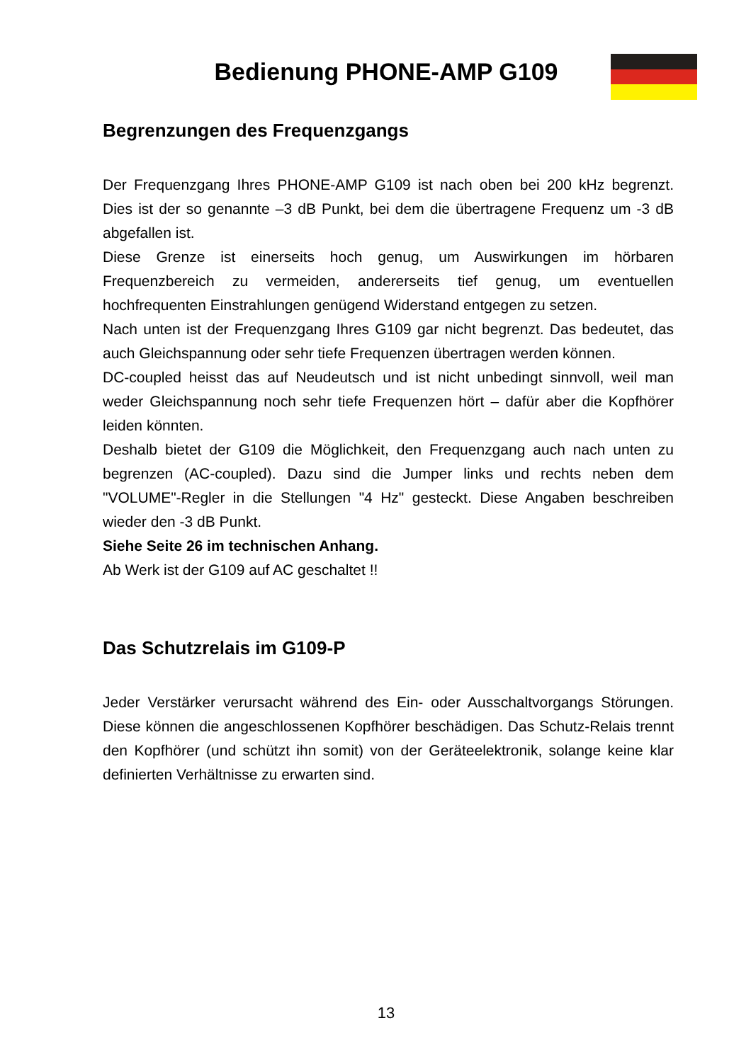Bedienung PHONE-AMP G109
Begrenzungen des Frequenzgangs
Der Frequenzgang Ihres PHONE-AMP G109 ist nach oben bei 200 kHz begrenzt. Dies ist der so genannte –3 dB Punkt, bei dem die übertragene Frequenz um -3 dB abgefallen ist.
Diese Grenze ist einerseits hoch genug, um Auswirkungen im hörbaren Frequenzbereich zu vermeiden, andererseits tief genug, um eventuellen hochfrequenten Einstrahlungen genügend Widerstand entgegen zu setzen.
Nach unten ist der Frequenzgang Ihres G109 gar nicht begrenzt. Das bedeutet, das auch Gleichspannung oder sehr tiefe Frequenzen übertragen werden können.
DC-coupled heisst das auf Neudeutsch und ist nicht unbedingt sinnvoll, weil man weder Gleichspannung noch sehr tiefe Frequenzen hört – dafür aber die Kopfhörer leiden könnten.
Deshalb bietet der G109 die Möglichkeit, den Frequenzgang auch nach unten zu begrenzen (AC-coupled). Dazu sind die Jumper links und rechts neben dem "VOLUME"-Regler in die Stellungen "4 Hz" gesteckt. Diese Angaben beschreiben wieder den -3 dB Punkt.
Siehe Seite 26 im technischen Anhang.
Ab Werk ist der G109 auf AC geschaltet !!
Das Schutzrelais im G109-P
Jeder Verstärker verursacht während des Ein- oder Ausschaltvorgangs Störungen. Diese können die angeschlossenen Kopfhörer beschädigen. Das Schutz-Relais trennt den Kopfhörer (und schützt ihn somit) von der Geräteelektronik, solange keine klar definierten Verhältnisse zu erwarten sind.
13